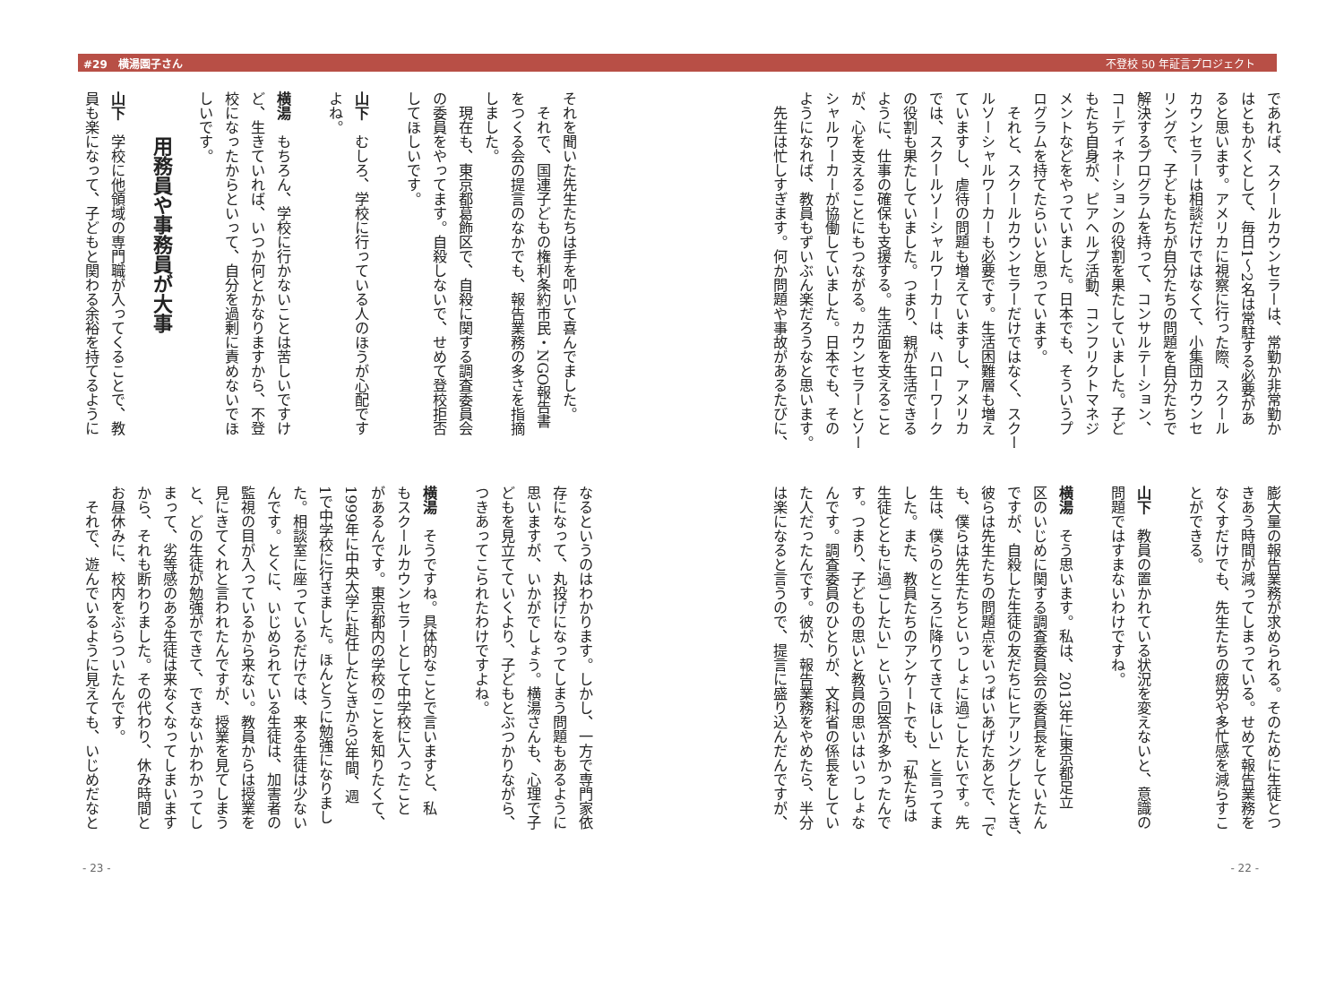#29　横湯園子さん 不登校 50 年証言プロジェクト
であれば、スクールカウンセラーは、常勤か非常勤か
はともかくとして、毎日1～2名は常駐する必要があ
ると思います。アメリカに視察に行った際、スクール
カウンセラーは相談だけではなくて、小集団カウンセ
リングで、子どもたちが自分たちの問題を自分たちで
解決するプログラムを持って、コンサルテーション、
コーディネーションの役割を果たしていました。子ど
もたち自身が、ピアヘルプ活動、コンフリクトマネジ
メントなどをやっていました。日本でも、そういうプ
ログラムを持てたらいいと思っています。
　それと、スクールカウンセラーだけではなく、スクー
ルソーシャルワーカーも必要です。生活困難層も増え
ていますし、虐待の問題も増えていますし、アメリカ
では、スクールソーシャルワーカーは、ハローワーク
の役割も果たしていました。つまり、親が生活できる
ように、仕事の確保も支援する。生活面を支えること
が、心を支えることにもつながる。カウンセラーとソー
シャルワーカーが協働していました。日本でも、その
ようになれば、教員もずいぶん楽だろうなと思います。
　先生は忙しすぎます。何か問題や事故があるたびに、
膨大量の報告業務が求められる。そのために生徒とつ
きあう時間が減ってしまっている。せめて報告業務を
なくすだけでも、先生たちの疲労や多忙感を減らすこ
とができる。
山下　教員の置かれている状況を変えないと、意識の
問題ではすまないわけですね。
横湯　そう思います。私は、2013年に東京都足立
区のいじめに関する調査委員会の委員長をしていたん
ですが、自殺した生徒の友だちにヒアリングしたとき、
彼らは先生たちの問題点をいっぱいあげたあとで、「で
も、僕らは先生たちといっしょに過ごしたいです。先
生は、僕らのところに降りてきてほしい」と言ってま
した。また、教員たちのアンケートでも、「私たちは
生徒とともに過ごしたい」という回答が多かったんで
す。つまり、子どもの思いと教員の思いはいっしょな
んです。調査委員のひとりが、文科省の係長をしてい
た人だったんです。彼が、報告業務をやめたら、半分
は楽になると言うので、提言に盛り込んだんですが、
- 22 -
それを聞いた先生たちは手を叩いて喜んでました。
　それで、国連子どもの権利条約市民・NGO報告書
をつくる会の提言のなかでも、報告業務の多さを指摘
しました。
　現在も、東京都葛飾区で、自殺に関する調査委員会
の委員をやってます。自殺しないで、せめて登校拒否
してほしいです。
山下　むしろ、学校に行っている人のほうが心配です
よね。
横湯　もちろん、学校に行かないことは苦しいですけ
ど、生きていれば、いつか何とかなりますから、不登
校になったからといって、自分を過剰に責めないでほ
しいです。
用務員や事務員が大事
山下　学校に他領域の専門職が入ってくることで、教
員も楽になって、子どもと関わる余裕を持てるように
なるというのはわかります。しかし、一方で専門家依
存になって、丸投げになってしまう問題もあるように
思いますが、いかがでしょう。横湯さんも、心理で子
どもを見立てていくより、子どもとぶつかりながら、
つきあってこられたわけですよね。
横湯　そうですね。具体的なことで言いますと、私
もスクールカウンセラーとして中学校に入ったこと
があるんです。東京都内の学校のことを知りたくて、
1999年に中央大学に赴任したときから3年間、週
1で中学校に行きました。ほんとうに勉強になりまし
た。相談室に座っているだけでは、来る生徒は少ない
んです。とくに、いじめられている生徒は、加害者の
監視の目が入っているから来ない。教員からは授業を
見にきてくれと言われたんですが、授業を見てしまう
と、どの生徒が勉強ができて、できないかわかってし
まって、劣等感のある生徒は来なくなってしまいます
から、それも断わりました。その代わり、休み時間と
お昼休みに、校内をぶらついたんです。
　それで、遊んでいるように見えても、いじめだなと
- 23 -